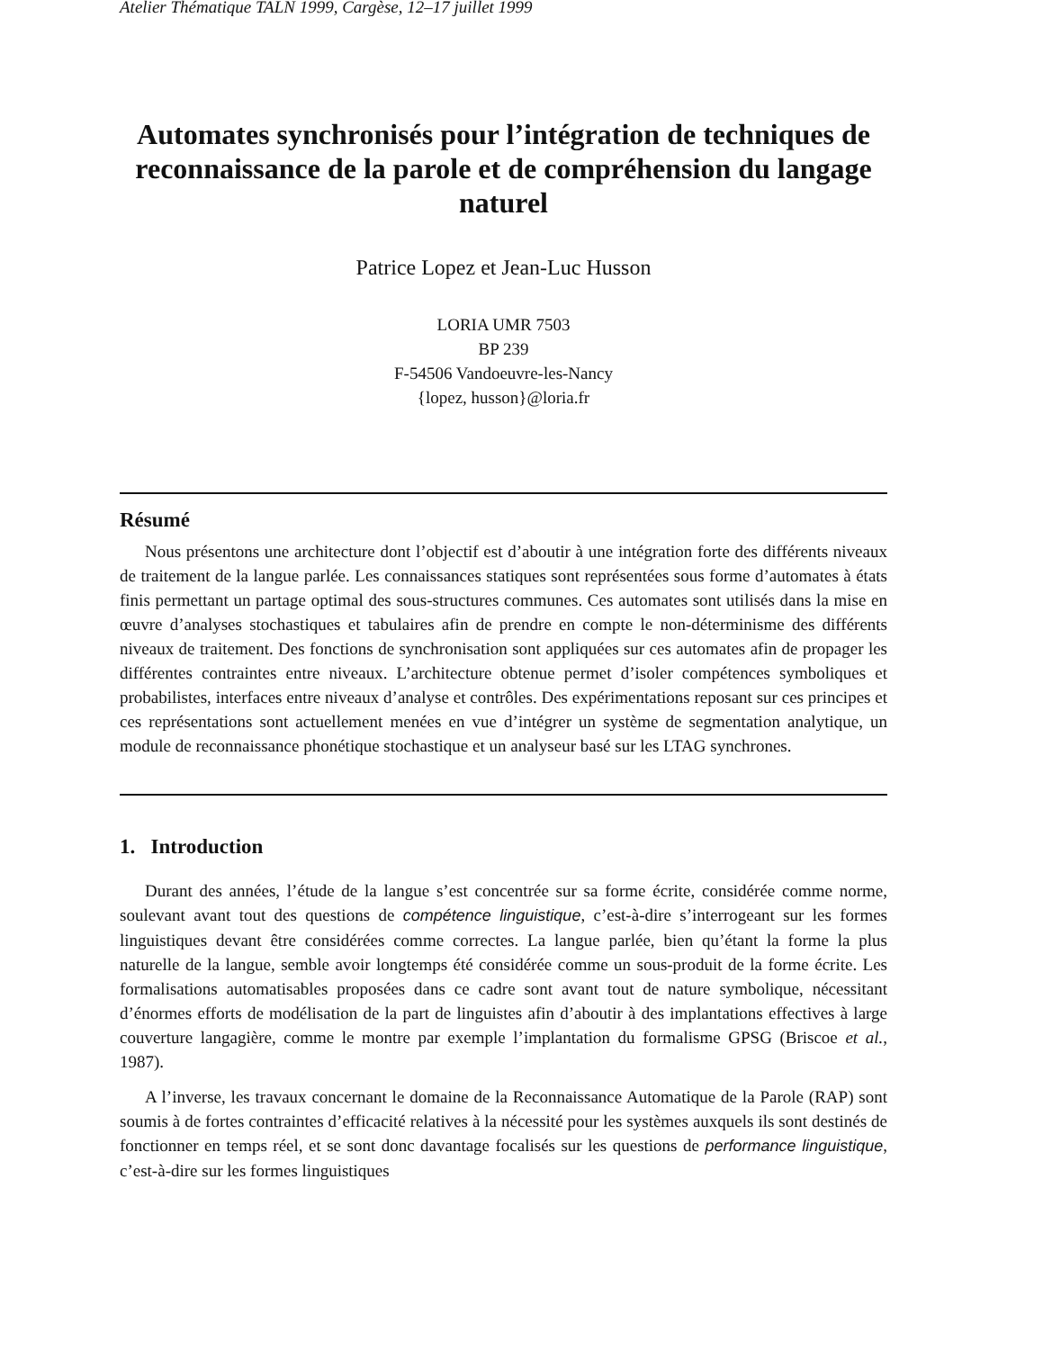Atelier Thématique TALN 1999, Cargèse, 12–17 juillet 1999
Automates synchronisés pour l’intégration de techniques de reconnaissance de la parole et de compréhension du langage naturel
Patrice Lopez et Jean-Luc Husson
LORIA UMR 7503
BP 239
F-54506 Vandoeuvre-les-Nancy
{lopez, husson}@loria.fr
Résumé
Nous présentons une architecture dont l’objectif est d’aboutir à une intégration forte des différents niveaux de traitement de la langue parlée. Les connaissances statiques sont représentées sous forme d’automates à états finis permettant un partage optimal des sous-structures communes. Ces automates sont utilisés dans la mise en œuvre d’analyses stochastiques et tabulaires afin de prendre en compte le non-déterminisme des différents niveaux de traitement. Des fonctions de synchronisation sont appliquées sur ces automates afin de propager les différentes contraintes entre niveaux. L’architecture obtenue permet d’isoler compétences symboliques et probabilistes, interfaces entre niveaux d’analyse et contrôles. Des expérimentations reposant sur ces principes et ces représentations sont actuellement menées en vue d’intégrer un système de segmentation analytique, un module de reconnaissance phonétique stochastique et un analyseur basé sur les LTAG synchrones.
1. Introduction
Durant des années, l’étude de la langue s’est concentrée sur sa forme écrite, considérée comme norme, soulevant avant tout des questions de compétence linguistique, c’est-à-dire s’interrogeant sur les formes linguistiques devant être considérées comme correctes. La langue parlée, bien qu’étant la forme la plus naturelle de la langue, semble avoir longtemps été considérée comme un sous-produit de la forme écrite. Les formalisations automatisables proposées dans ce cadre sont avant tout de nature symbolique, nécessitant d’énormes efforts de modélisation de la part de linguistes afin d’aboutir à des implantations effectives à large couverture langagière, comme le montre par exemple l’implantation du formalisme GPSG (Briscoe et al., 1987).
A l’inverse, les travaux concernant le domaine de la Reconnaissance Automatique de la Parole (RAP) sont soumis à de fortes contraintes d’efficacité relatives à la nécessité pour les systèmes auxquels ils sont destinés de fonctionner en temps réel, et se sont donc davantage focalisés sur les questions de performance linguistique, c’est-à-dire sur les formes linguistiques